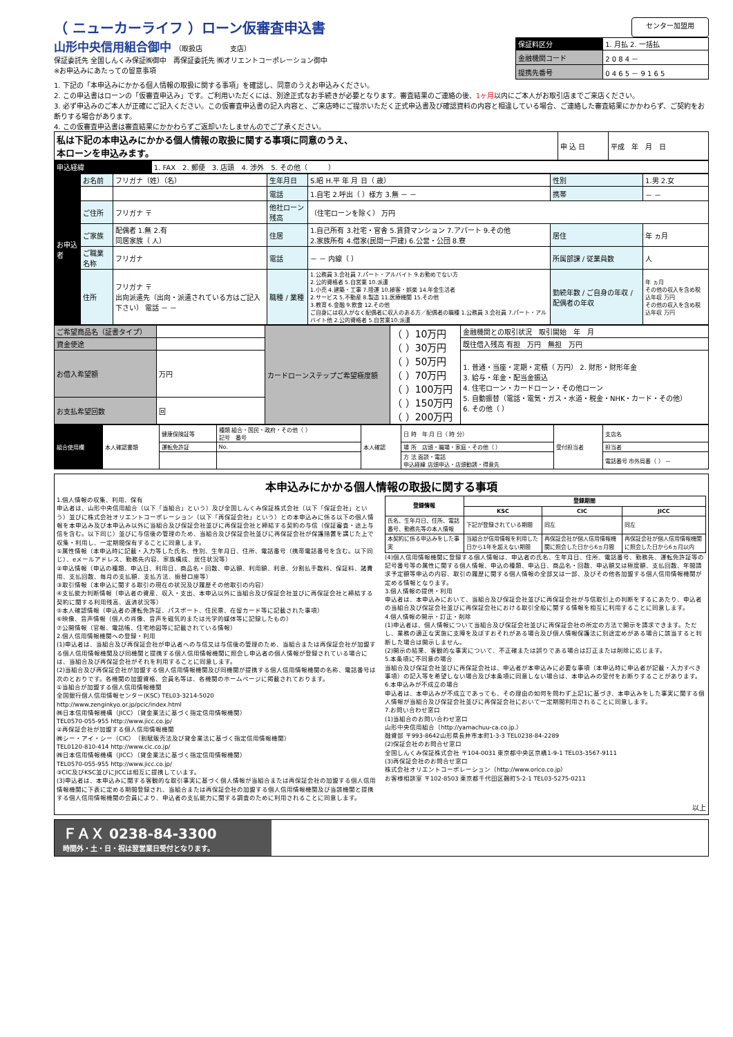（ ニューカーライフ ）ローン仮審査申込書
センター加盟用
山形中央信用組合御中　（取扱店　　　　支店）
保証委託先 全国しんくみ保証㈱御中　再保証委託先 ㈱オリエントコーポレーション御中
※お申込みにあたっての留意事項
| 保証料区分 | 1. 月払 2. 一括払 |
| 金融機関コード | 2 0 8 4 － |
| 提携先番号 | 0 4 6 5 － 9 1 6 5 |
1. 下記の「本申込みにかかる個人情報の取扱に関する事項」を確認し、同意のうえお申込みください。
2. この申込書はローンの「仮審査申込み」です。ご利用いただくには、別途正式なお手続きが必要となります。審査結果のご連絡の後、1ヶ月以内にご本人がお取引店までご来店ください。
3. 必ず申込みのご本人が正確にご記入ください。この仮審査申込書の記入内容と、ご来店時にご提示いただく正式申込書及び確認資料の内容と相違している場合、ご連絡した審査結果にかかわらず、ご契約をお断りする場合があります。
4. この仮審査申込書は審査結果にかかわらずご返却いたしませんのでご了承ください。
| 私は下記の本申込みにかかる個人情報の取扱に関する事項に同意のうえ、 本ローンを申込みます。 | 申 込 日 | 平成 年 月 日 |
| 申込経緯 | 1. FAX 2. 郵便 3. 店頭 4. 渉外 5. その他（ ） |
| お申込者 | お名前 | フリガナ（姓）（名） | 生年月日 | S.昭 H.平 年 月 日（ 歳） | 性別 | 1.男 2.女 |
| | | | 電話 | 1.自宅 2.呼出（ ）様方 3.無 － － | 携帯 | － － |
| | ご住所 | フリガナ 〒 | 他社ローン残高 | （住宅ローンを除く） 万円 | | |
| | ご家族 | 配偶者 1.無 2.有 同居家族（ 人） | 住居 | 1.自己所有 3.社宅・官舎 5.賃貸マンション 7.アパート 9.その他 2.家族所有 4.借家(民間一戸建) 6.公営・公団 8.寮 | 居住 | 年 ヵ月 |
| | ご職業 名称 | フリガナ | 電話 | － － 内線（ ） | 所属部課 / 従業員数 | 人 |
| | 住所 | フリガナ 〒 出向派遣先（出向・派遣されている方はご記入下さい） 電話 － － | 職種 / 業種 | 1.公務員 3.会社員 7.パート・アルバイト 9.お勤めでない方 2.公的資格者 5.自営業 10.派遣 1.小売 4.建築・工事 7.陸運 10.接客・娯楽 14.年金生活者 2.サービス 5.不動産 8.製造 11.医療機関 15.その他 3.教育 6.金融 9.飲食 12.その他 ご自身には収入がなく配偶者に収入のある方／配偶者の職種 1.公務員 3.会社員 7.パート・アルバイト他 2.公的資格者 5.自営業10.派遣 | 勤続年数 / ご自身の年収 / 配偶者の年収 | 年 ヵ月 その他の収入を含め税込年収 万円 その他の収入を含め税込年収 万円 |
| ご希望商品名（証書タイプ） | | カードローンステップご希望極度額 | （ ）10万円 （ ）30万円 （ ）50万円 （ ）70万円 （ ）100万円 （ ）150万円 （ ）200万円 | 金融機関との取引状況 取引開始 年 月 |
| 資金使途 | | | | 既往借入残高 有担 万円 無担 万円 |
| お借入希望額 | 万円 | | | 1. 普通・当座・定期・定積（ 万円） 2. 財形・財形年金 3. 給与・年金・配当金振込 4. 住宅ローン・カードローン・その他ローン 5. 自動振替（電話・電気・ガス・水道・税金・NHK・カード・その他） 6. その他（ ） |
| お支払希望回数 | 回 | | | |
| 組合使用欄 | 本人確認書類 | 健康保険証等 | 種類 組合・国民・政府・その他（ ） 記号 番号 | 本人確認 | 日 時 年 月 日（ 時 分） | 受付担当者 | 支店名 |
| | | 運転免許証 | No. | | 場 所 店頭・職場・家庭・その他（ ） | | 担当者 |
| | | | | | 方 法 面談・電話 申込経緯 店頭申込・店頭勧誘・得意先 | | 電話番号 市外局番（ ） － |
本申込みにかかる個人情報の取扱に関する事項
1.個人情報の収集、利用、保有
申込者は、山形中央信用組合（以下「当組合」という）及び全国しんくみ保証株式会社（以下「保証会社」という）並びに株式会社オリエントコーポレーション（以下「再保証会社」という）との本申込みに係る以下の個人情報を本申込み及び本申込み以外に当組合及び保証会社並びに再保証会社と締結する契約の与信（保証審査・途上与信を含む。以下同じ）並びに与信後の管理のため、当組合及び保証会社並びに再保証会社が保護措置を講じた上で収集・利用し、一定期間保有することに同意します。
①属性情報（本申込時に記載・入力等した氏名、性別、生年月日、住所、電話番号（携帯電話番号を含む。以下同じ）、eメールアドレス、勤務先内容、家族構成、居住状況等）
②申込情報（申込の種類、申込日、利用日、商品名・回数、申込額、利用額、利息、分割払手数料、保証料、諸費用、支払回数、毎月の支払額、支払方法、振替口座等）
③取引情報（本申込に関する取引の現在の状況及び履歴その他取引の内容）
④支払能力判断情報（申込者の資産、収入・支出、本申込以外に当組合及び保証会社並びに再保証会社と締結する契約に関する利用残高、返済状況等）
⑤本人確認情報（申込者の運転免許証、パスポート、住民票、在留カード等に記載された事項）
⑥映像、音声情報（個人の肖像、音声を磁気的または光学的媒体等に記録したもの）
⑦公開情報（官報、電話帳、住宅地図等に記載されている情報）
2.個人信用情報機関への登録・利用
(1)申込者は、当組合及び再保証会社が申込者への与信又は与信後の管理のため、当組合または再保証会社が加盟する個人信用情報機関及び同機関と提携する個人信用情報機関に照会し申込者の個人情報が登録されている場合には、当組合及び再保証会社がそれを利用することに同意します。
(2)当組合及び再保証会社が加盟する個人信用情報機関及び同機関が提携する個人信用情報機関の名称、電話番号は次のとおりです。各機関の加盟資格、会員名等は、各機関のホームページに掲載されております。
①当組合が加盟する個人信用情報機関
全国銀行個人信用情報センター(KSC) TEL03-3214-5020
http://www.zenginkyo.or.jp/pcic/index.html
㈱日本信用情報機構（JICC）（貸金業法に基づく指定信用情報機関）
TEL0570-055-955 http://www.jicc.co.jp/
②再保証会社が加盟する個人信用情報機関
㈱シー・アイ・シー（CIC）（割賦販売法及び貸金業法に基づく指定信用情報機関）
TEL0120-810-414 http://www.cic.co.jp/
㈱日本信用情報機構（JICC）（貸金業法に基づく指定信用情報機関）
TEL0570-055-955 http://www.jicc.co.jp/
③CIC及びKSC並びにJICCは相互に提携しています。
(3)申込者は、本申込みに関する客観的な取引事実に基づく個人情報が当組合または再保証会社の加盟する個人信用情報機関に下表に定める期間登録され、当組合または再保証会社の加盟する個人信用情報機関及び当該機関と提携する個人信用情報機関の会員により、申込者の支払能力に関する調査のために利用されることに同意します。
| 登録情報 | 登録期間 | | |
| --- | --- | --- | --- |
| | KSC | CIC | JICC |
| 氏名、生年月日、住所、電話番号、勤務先等の本人情報 | 下記が登録されている期間 | 同左 | 同左 |
| 本契約に係る申込みをした事実 | 当組合が信用情報を利用した日から1年を超えない期間 | 再保証会社が個人信用情報機関に照会した日から6ヵ月間 | 再保証会社が個人信用情報機関に照会した日から6ヵ月以内 |
(4)個人信用情報機関に登録する個人情報は、申込者の氏名、生年月日、住所、電話番号、勤務先、運転免許証等の記号番号等の属性に関する個人情報、申込の種類、申込日、商品名・回数、申込額又は極度額、支払回数、年間請求予定額等申込の内容、取引の履歴に関する個人情報の全部又は一部、及びその他各加盟する個人信用情報機関が定める情報となります。
3.個人情報の提供・利用
申込者は、本申込みにおいて、当組合及び保証会社並びに再保証会社が与信取引上の判断をするにあたり、申込者の当組合及び保証会社並びに再保証会社における取引全般に関する情報を相互に利用することに同意します。
4.個人情報の開示・訂正・削除
(1)申込者は、個人情報について当組合及び保証会社並びに再保証会社の所定の方法で開示を請求できます。ただし、業務の適正な実施に支障を及ぼすおそれがある場合及び個人情報保護法に別途定めがある場合に該当すると判断した場合は開示しません。
(2)開示の結果、客観的な事実について、不正確または誤りである場合は訂正または削除に応じます。
5.本条項に不同意の場合
当組合及び保証会社並びに再保証会社は、申込者が本申込みに必要な事項（本申込時に申込者が記載・入力すべき事項）の記入等を希望しない場合及び本条項に同意しない場合は、本申込みの受付をお断りすることがあります。
6.本申込みが不成立の場合
申込者は、本申込みが不成立であっても、その理由の如何を問わず上記1に基づき、本申込みをした事実に関する個人情報が当組合及び保証会社並びに再保証会社において一定期間利用されることに同意します。
7.お問い合わせ窓口
(1)当組合のお問い合わせ窓口
山形中央信用組合（http://yamachuu-ca.co.jp.）
融資部 〒993-8642山形県長井市本町1-3-3 TEL0238-84-2289
(2)保証会社のお問合せ窓口
全国しんくみ保証株式会社 〒104-0031 東京都中央区京橋1-9-1 TEL03-3567-9111
(3)再保証会社のお問合せ窓口
株式会社オリエントコーポレーション（http://www.orico.co.jp）
お客様相談室 〒102-8503 東京都千代田区麹町5-2-1 TEL03-5275-0211
以上
ＦＡＸ 0238-84-3300
時間外・土・日・祝は翌営業日受付となります。